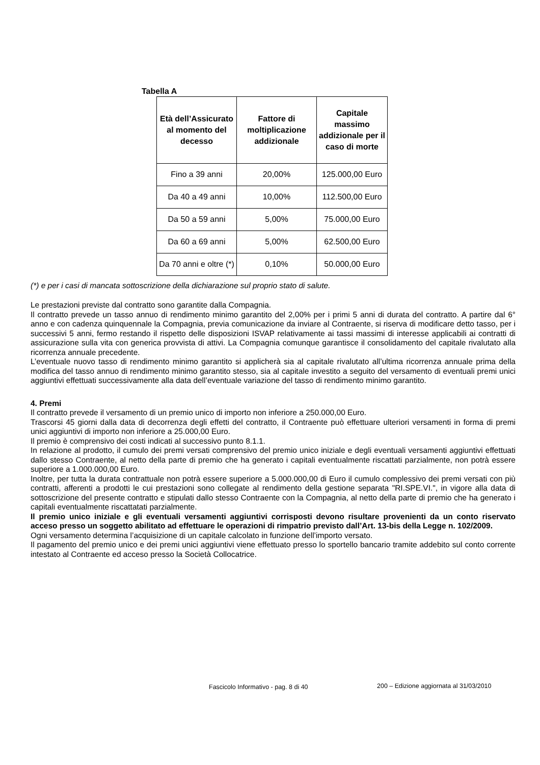Tabella A
| Età dell’Assicurato al momento del decesso | Fattore di moltiplicazione addizionale | Capitale massimo addizionale per il caso di morte |
| --- | --- | --- |
| Fino a 39 anni | 20,00% | 125.000,00 Euro |
| Da 40 a 49 anni | 10,00% | 112.500,00 Euro |
| Da 50 a 59 anni | 5,00% | 75.000,00 Euro |
| Da 60 a 69 anni | 5,00% | 62.500,00 Euro |
| Da 70 anni e oltre (*) | 0,10% | 50.000,00 Euro |
(*) e per i casi di mancata sottoscrizione della dichiarazione sul proprio stato di salute.
Le prestazioni previste dal contratto sono garantite dalla Compagnia.
Il contratto prevede un tasso annuo di rendimento minimo garantito del 2,00% per i primi 5 anni di durata del contratto. A partire dal 6° anno e con cadenza quinquennale la Compagnia, previa comunicazione da inviare al Contraente, si riserva di modificare detto tasso, per i successivi 5 anni, fermo restando il rispetto delle disposizioni ISVAP relativamente ai tassi massimi di interesse applicabili ai contratti di assicurazione sulla vita con generica provvista di attivi. La Compagnia comunque garantisce il consolidamento del capitale rivalutato alla ricorrenza annuale precedente.
L’eventuale nuovo tasso di rendimento minimo garantito si applicherà sia al capitale rivalutato all’ultima ricorrenza annuale prima della modifica del tasso annuo di rendimento minimo garantito stesso, sia al capitale investito a seguito del versamento di eventuali premi unici aggiuntivi effettuati successivamente alla data dell’eventuale variazione del tasso di rendimento minimo garantito.
4. Premi
Il contratto prevede il versamento di un premio unico di importo non inferiore a 250.000,00 Euro.
Trascorsi 45 giorni dalla data di decorrenza degli effetti del contratto, il Contraente può effettuare ulteriori versamenti in forma di premi unici aggiuntivi di importo non inferiore a 25.000,00 Euro.
Il premio è comprensivo dei costi indicati al successivo punto 8.1.1.
In relazione al prodotto, il cumulo dei premi versati comprensivo del premio unico iniziale e degli eventuali versamenti aggiuntivi effettuati dallo stesso Contraente, al netto della parte di premio che ha generato i capitali eventualmente riscattati parzialmente, non potrà essere superiore a 1.000.000,00 Euro.
Inoltre, per tutta la durata contrattuale non potrà essere superiore a 5.000.000,00 di Euro il cumulo complessivo dei premi versati con più contratti, afferenti a prodotti le cui prestazioni sono collegate al rendimento della gestione separata "RI.SPE.VI.", in vigore alla data di sottoscrizione del presente contratto e stipulati dallo stesso Contraente con la Compagnia, al netto della parte di premio che ha generato i capitali eventualmente riscattatati parzialmente.
Il premio unico iniziale e gli eventuali versamenti aggiuntivi corrisposti devono risultare provenienti da un conto riservato acceso presso un soggetto abilitato ad effettuare le operazioni di rimpatrio previsto dall’Art. 13-bis della Legge n. 102/2009.
Ogni versamento determina l’acquisizione di un capitale calcolato in funzione dell’importo versato.
Il pagamento del premio unico e dei premi unici aggiuntivi viene effettuato presso lo sportello bancario tramite addebito sul conto corrente intestato al Contraente ed acceso presso la Società Collocatrice.
Fascicolo Informativo - pag. 8 di 40
200 – Edizione aggiornata al 31/03/2010